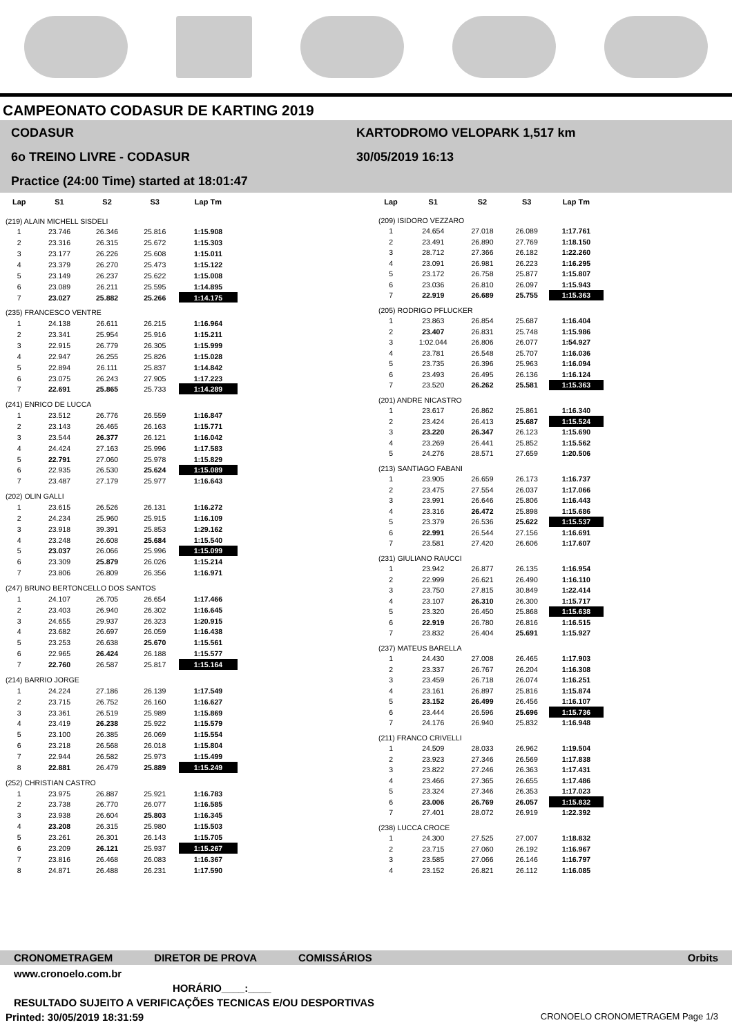CAMPEONATO CODASUR DE KARTING 2019
CODASUR
6o TREINO LIVRE - CODASUR
Practice (24:00 Time) started at 18:01:47
KARTODROMO VELOPARK 1,517 km
30/05/2019 16:13
| Lap | S1 | S2 | S3 | Lap Tm |
| --- | --- | --- | --- | --- |
| (219) ALAIN MICHELL SISDELI | | | | |
| 1 | 23.746 | 26.346 | 25.816 | 1:15.908 |
| 2 | 23.316 | 26.315 | 25.672 | 1:15.303 |
| 3 | 23.177 | 26.226 | 25.608 | 1:15.011 |
| 4 | 23.379 | 26.270 | 25.473 | 1:15.122 |
| 5 | 23.149 | 26.237 | 25.622 | 1:15.008 |
| 6 | 23.089 | 26.211 | 25.595 | 1:14.895 |
| 7 | 23.027 | 25.882 | 25.266 | 1:14.175 |
| (235) FRANCESCO VENTRE | | | | |
| 1 | 24.138 | 26.611 | 26.215 | 1:16.964 |
| 2 | 23.341 | 25.954 | 25.916 | 1:15.211 |
| 3 | 22.915 | 26.779 | 26.305 | 1:15.999 |
| 4 | 22.947 | 26.255 | 25.826 | 1:15.028 |
| 5 | 22.894 | 26.111 | 25.837 | 1:14.842 |
| 6 | 23.075 | 26.243 | 27.905 | 1:17.223 |
| 7 | 22.691 | 25.865 | 25.733 | 1:14.289 |
| (241) ENRICO DE LUCCA | | | | |
| 1 | 23.512 | 26.776 | 26.559 | 1:16.847 |
| 2 | 23.143 | 26.465 | 26.163 | 1:15.771 |
| 3 | 23.544 | 26.377 | 26.121 | 1:16.042 |
| 4 | 24.424 | 27.163 | 25.996 | 1:17.583 |
| 5 | 22.791 | 27.060 | 25.978 | 1:15.829 |
| 6 | 22.935 | 26.530 | 25.624 | 1:15.089 |
| 7 | 23.487 | 27.179 | 25.977 | 1:16.643 |
| (202) OLIN GALLI | | | | |
| 1 | 23.615 | 26.526 | 26.131 | 1:16.272 |
| 2 | 24.234 | 25.960 | 25.915 | 1:16.109 |
| 3 | 23.918 | 39.391 | 25.853 | 1:29.162 |
| 4 | 23.248 | 26.608 | 25.684 | 1:15.540 |
| 5 | 23.037 | 26.066 | 25.996 | 1:15.099 |
| 6 | 23.309 | 25.879 | 26.026 | 1:15.214 |
| 7 | 23.806 | 26.809 | 26.356 | 1:16.971 |
| (247) BRUNO BERTONCELLO DOS SANTOS | | | | |
| 1 | 24.107 | 26.705 | 26.654 | 1:17.466 |
| 2 | 23.403 | 26.940 | 26.302 | 1:16.645 |
| 3 | 24.655 | 29.937 | 26.323 | 1:20.915 |
| 4 | 23.682 | 26.697 | 26.059 | 1:16.438 |
| 5 | 23.253 | 26.638 | 25.670 | 1:15.561 |
| 6 | 22.965 | 26.424 | 26.188 | 1:15.577 |
| 7 | 22.760 | 26.587 | 25.817 | 1:15.164 |
| (214) BARRIO JORGE | | | | |
| 1 | 24.224 | 27.186 | 26.139 | 1:17.549 |
| 2 | 23.715 | 26.752 | 26.160 | 1:16.627 |
| 3 | 23.361 | 26.519 | 25.989 | 1:15.869 |
| 4 | 23.419 | 26.238 | 25.922 | 1:15.579 |
| 5 | 23.100 | 26.385 | 26.069 | 1:15.554 |
| 6 | 23.218 | 26.568 | 26.018 | 1:15.804 |
| 7 | 22.944 | 26.582 | 25.973 | 1:15.499 |
| 8 | 22.881 | 26.479 | 25.889 | 1:15.249 |
| (252) CHRISTIAN CASTRO | | | | |
| 1 | 23.975 | 26.887 | 25.921 | 1:16.783 |
| 2 | 23.738 | 26.770 | 26.077 | 1:16.585 |
| 3 | 23.938 | 26.604 | 25.803 | 1:16.345 |
| 4 | 23.208 | 26.315 | 25.980 | 1:15.503 |
| 5 | 23.261 | 26.301 | 26.143 | 1:15.705 |
| 6 | 23.209 | 26.121 | 25.937 | 1:15.267 |
| 7 | 23.816 | 26.468 | 26.083 | 1:16.367 |
| 8 | 24.871 | 26.488 | 26.231 | 1:17.590 |
| Lap | S1 | S2 | S3 | Lap Tm |
| --- | --- | --- | --- | --- |
| (209) ISIDORO VEZZARO | | | | |
| 1 | 24.654 | 27.018 | 26.089 | 1:17.761 |
| 2 | 23.491 | 26.890 | 27.769 | 1:18.150 |
| 3 | 28.712 | 27.366 | 26.182 | 1:22.260 |
| 4 | 23.091 | 26.981 | 26.223 | 1:16.295 |
| 5 | 23.172 | 26.758 | 25.877 | 1:15.807 |
| 6 | 23.036 | 26.810 | 26.097 | 1:15.943 |
| 7 | 22.919 | 26.689 | 25.755 | 1:15.363 |
| (205) RODRIGO PFLUCKER | | | | |
| 1 | 23.863 | 26.854 | 25.687 | 1:16.404 |
| 2 | 23.407 | 26.831 | 25.748 | 1:15.986 |
| 3 | 1:02.044 | 26.806 | 26.077 | 1:54.927 |
| 4 | 23.781 | 26.548 | 25.707 | 1:16.036 |
| 5 | 23.735 | 26.396 | 25.963 | 1:16.094 |
| 6 | 23.493 | 26.495 | 26.136 | 1:16.124 |
| 7 | 23.520 | 26.262 | 25.581 | 1:15.363 |
| (201) ANDRE NICASTRO | | | | |
| 1 | 23.617 | 26.862 | 25.861 | 1:16.340 |
| 2 | 23.424 | 26.413 | 25.687 | 1:15.524 |
| 3 | 23.220 | 26.347 | 26.123 | 1:15.690 |
| 4 | 23.269 | 26.441 | 25.852 | 1:15.562 |
| 5 | 24.276 | 28.571 | 27.659 | 1:20.506 |
| (213) SANTIAGO FABANI | | | | |
| 1 | 23.905 | 26.659 | 26.173 | 1:16.737 |
| 2 | 23.475 | 27.554 | 26.037 | 1:17.066 |
| 3 | 23.991 | 26.646 | 25.806 | 1:16.443 |
| 4 | 23.316 | 26.472 | 25.898 | 1:15.686 |
| 5 | 23.379 | 26.536 | 25.622 | 1:15.537 |
| 6 | 22.991 | 26.544 | 27.156 | 1:16.691 |
| 7 | 23.581 | 27.420 | 26.606 | 1:17.607 |
| (231) GIULIANO RAUCCI | | | | |
| 1 | 23.942 | 26.877 | 26.135 | 1:16.954 |
| 2 | 22.999 | 26.621 | 26.490 | 1:16.110 |
| 3 | 23.750 | 27.815 | 30.849 | 1:22.414 |
| 4 | 23.107 | 26.310 | 26.300 | 1:15.717 |
| 5 | 23.320 | 26.450 | 25.868 | 1:15.638 |
| 6 | 22.919 | 26.780 | 26.816 | 1:16.515 |
| 7 | 23.832 | 26.404 | 25.691 | 1:15.927 |
| (237) MATEUS BARELLA | | | | |
| 1 | 24.430 | 27.008 | 26.465 | 1:17.903 |
| 2 | 23.337 | 26.767 | 26.204 | 1:16.308 |
| 3 | 23.459 | 26.718 | 26.074 | 1:16.251 |
| 4 | 23.161 | 26.897 | 25.816 | 1:15.874 |
| 5 | 23.152 | 26.499 | 26.456 | 1:16.107 |
| 6 | 23.444 | 26.596 | 25.696 | 1:15.736 |
| 7 | 24.176 | 26.940 | 25.832 | 1:16.948 |
| (211) FRANCO CRIVELLI | | | | |
| 1 | 24.509 | 28.033 | 26.962 | 1:19.504 |
| 2 | 23.923 | 27.346 | 26.569 | 1:17.838 |
| 3 | 23.822 | 27.246 | 26.363 | 1:17.431 |
| 4 | 23.466 | 27.365 | 26.655 | 1:17.486 |
| 5 | 23.324 | 27.346 | 26.353 | 1:17.023 |
| 6 | 23.006 | 26.769 | 26.057 | 1:15.832 |
| 7 | 27.401 | 28.072 | 26.919 | 1:22.392 |
| (238) LUCCA CROCE | | | | |
| 1 | 24.300 | 27.525 | 27.007 | 1:18.832 |
| 2 | 23.715 | 27.060 | 26.192 | 1:16.967 |
| 3 | 23.585 | 27.066 | 26.146 | 1:16.797 |
| 4 | 23.152 | 26.821 | 26.112 | 1:16.085 |
CRONOMETRAGEM DIRETOR DE PROVA COMISSÁRIOS Orbits
www.cronoelo.com.br
HORÁRIO____:____
RESULTADO SUJEITO A VERIFICAÇÕES TECNICAS E/OU DESPORTIVAS
Printed: 30/05/2019 18:31:59 CRONOELO CRONOMETRAGEM Page 1/3